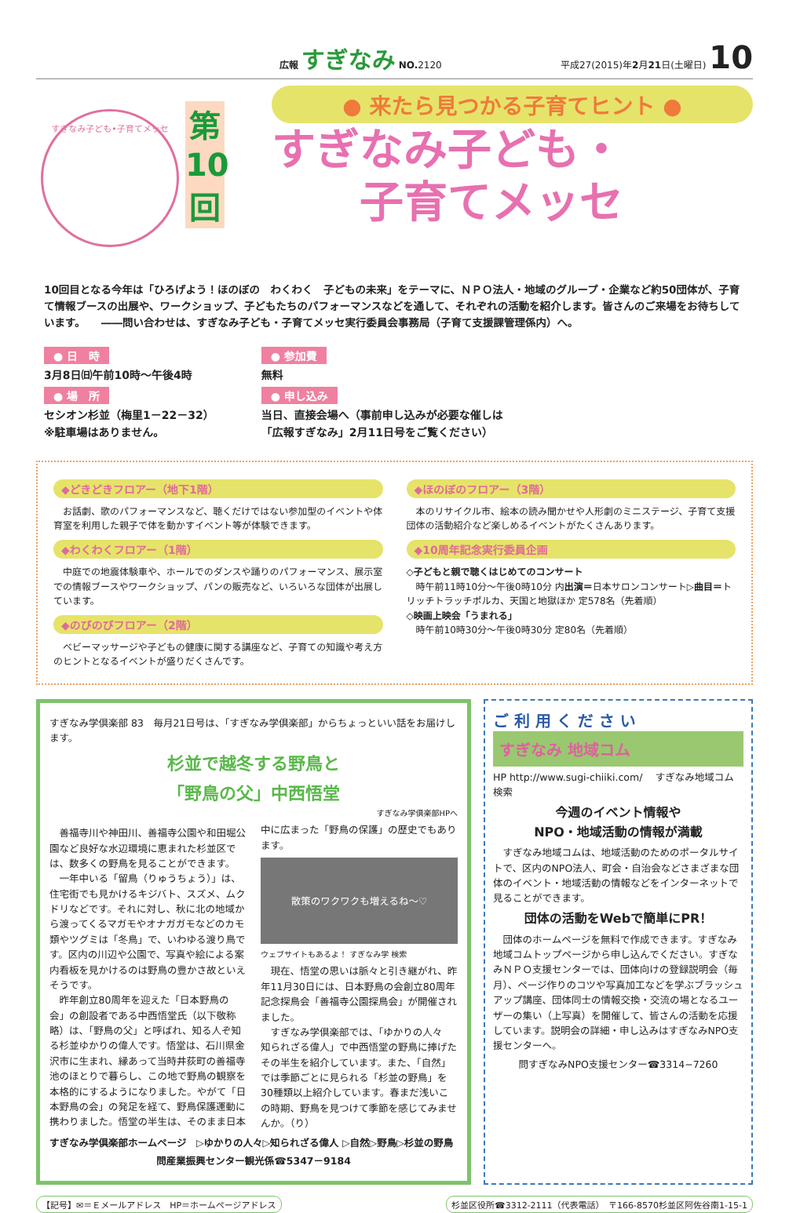広報 すぎなみ NO. 2120 平成27(2015)年2月21日(土曜日) 10
すぎなみ子ども•子育てメッセ
第10回
● 来たら見つかる子育てヒント ●
すぎなみ子ども・
　　子育てメッセ
10回目となる今年は「ひろげよう！ほのぼの　わくわく　子どもの未来」をテーマに、ＮＰＯ法人・地域のグループ・企業など約50団体が、子育て情報ブースの出展や、ワークショップ、子どもたちのパフォーマンスなどを通して、それぞれの活動を紹介します。皆さんのご来場をお待ちしています。　　――問い合わせは、すぎなみ子ども・子育てメッセ実行委員会事務局（子育て支援課管理係内）へ。
● 日　時
3月8日㈰午前10時～午後4時
● 場　所
セシオン杉並（梅里1－22－32）
※駐車場はありません。
● 参加費
無料
● 申し込み
当日、直接会場へ（事前申し込みが必要な催しは
「広報すぎなみ」2月11日号をご覧ください）
◆どきどきフロアー（地下1階）
　お話劇、歌のパフォーマンスなど、聴くだけではない参加型のイベントや体育室を利用した親子で体を動かすイベント等が体験できます。
◆わくわくフロアー（1階）
　中庭での地震体験車や、ホールでのダンスや踊りのパフォーマンス、展示室での情報ブースやワークショップ、パンの販売など、いろいろな団体が出展しています。
◆のびのびフロアー（2階）
　ベビーマッサージや子どもの健康に関する講座など、子育ての知識や考え方のヒントとなるイベントが盛りだくさんです。
◆ほのぼのフロアー（3階）
　本のリサイクル市、絵本の読み聞かせや人形劇のミニステージ、子育て支援団体の活動紹介など楽しめるイベントがたくさんあります。
◆10周年記念実行委員企画
◇子どもと親で聴くはじめてのコンサート
　時午前11時10分～午後0時10分 内出演＝日本サロンコンサート▷曲目＝トリッチトラッチポルカ、天国と地獄ほか 定578名（先着順）
◇映画上映会「うまれる」
　時午前10時30分～午後0時30分 定80名（先着順）
すぎなみ学倶楽部 83　毎月21日号は、「すぎなみ学倶楽部」からちょっといい話をお届けします。
杉並で越冬する野鳥と
「野鳥の父」中西悟堂
すぎなみ学倶楽部HPへ
　善福寺川や神田川、善福寺公園や和田堀公園など良好な水辺環境に恵まれた杉並区では、数多くの野鳥を見ることができます。
　一年中いる「留鳥（りゅうちょう）」は、住宅街でも見かけるキジバト、スズメ、ムクドリなどです。それに対し、秋に北の地域から渡ってくるマガモやオナガガモなどのカモ類やツグミは「冬鳥」で、いわゆる渡り鳥です。区内の川辺や公園で、写真や絵による案内看板を見かけるのは野鳥の豊かさ故といえそうです。
　昨年創立80周年を迎えた「日本野鳥の会」の創設者である中西悟堂氏（以下敬称略）は、「野鳥の父」と呼ばれ、知る人ぞ知る杉並ゆかりの偉人です。悟堂は、石川県金沢市に生まれ、縁あって当時井荻町の善福寺池のほとりで暮らし、この地で野鳥の観察を本格的にするようになりました。やがて「日本野鳥の会」の発足を経て、野鳥保護運動に携わりました。悟堂の半生は、そのまま日本中に広まった「野鳥の保護」の歴史でもあります。
散策のワクワクも増えるね～♡
ウェブサイトもあるよ！ すぎなみ学 検索
　現在、悟堂の思いは脈々と引き継がれ、昨年11月30日には、日本野鳥の会創立80周年記念探鳥会「善福寺公園探鳥会」が開催されました。
　すぎなみ学倶楽部では、「ゆかりの人々　知られざる偉人」で中西悟堂の野鳥に捧げたその半生を紹介しています。また、「自然」では季節ごとに見られる「杉並の野鳥」を30種類以上紹介しています。春まだ浅いこの時期、野鳥を見つけて季節を感じてみませんか。（り）
すぎなみ学倶楽部ホームページ　▷ゆかりの人々▷知られざる偉人 ▷自然▷野鳥▷杉並の野鳥
問産業振興センター観光係☎5347－9184
ご 利 用 く だ さ い
すぎなみ 地域コム
HP http://www.sugi-chiiki.com/ 　すぎなみ地域コム 検索
今週のイベント情報や
NPO・地域活動の情報が満載
　すぎなみ地域コムは、地域活動のためのポータルサイトで、区内のNPO法人、町会・自治会などさまざまな団体のイベント・地域活動の情報などをインターネットで見ることができます。
団体の活動をWebで簡単にPR！
　団体のホームページを無料で作成できます。すぎなみ地域コムトップページから申し込んでください。すぎなみＮＰＯ支援センターでは、団体向けの登録説明会（毎月）、ページ作りのコツや写真加工などを学ぶブラッシュアップ講座、団体同士の情報交換・交流の場となるユーザーの集い（上写真）を開催して、皆さんの活動を応援しています。説明会の詳細・申し込みはすぎなみNPO支援センターへ。
問すぎなみNPO支援センター☎3314−7260
【記号】✉＝Ｅメールアドレス　HP＝ホームページアドレス 杉並区役所☎3312-2111（代表電話）　〒166-8570杉並区阿佐谷南1-15-1